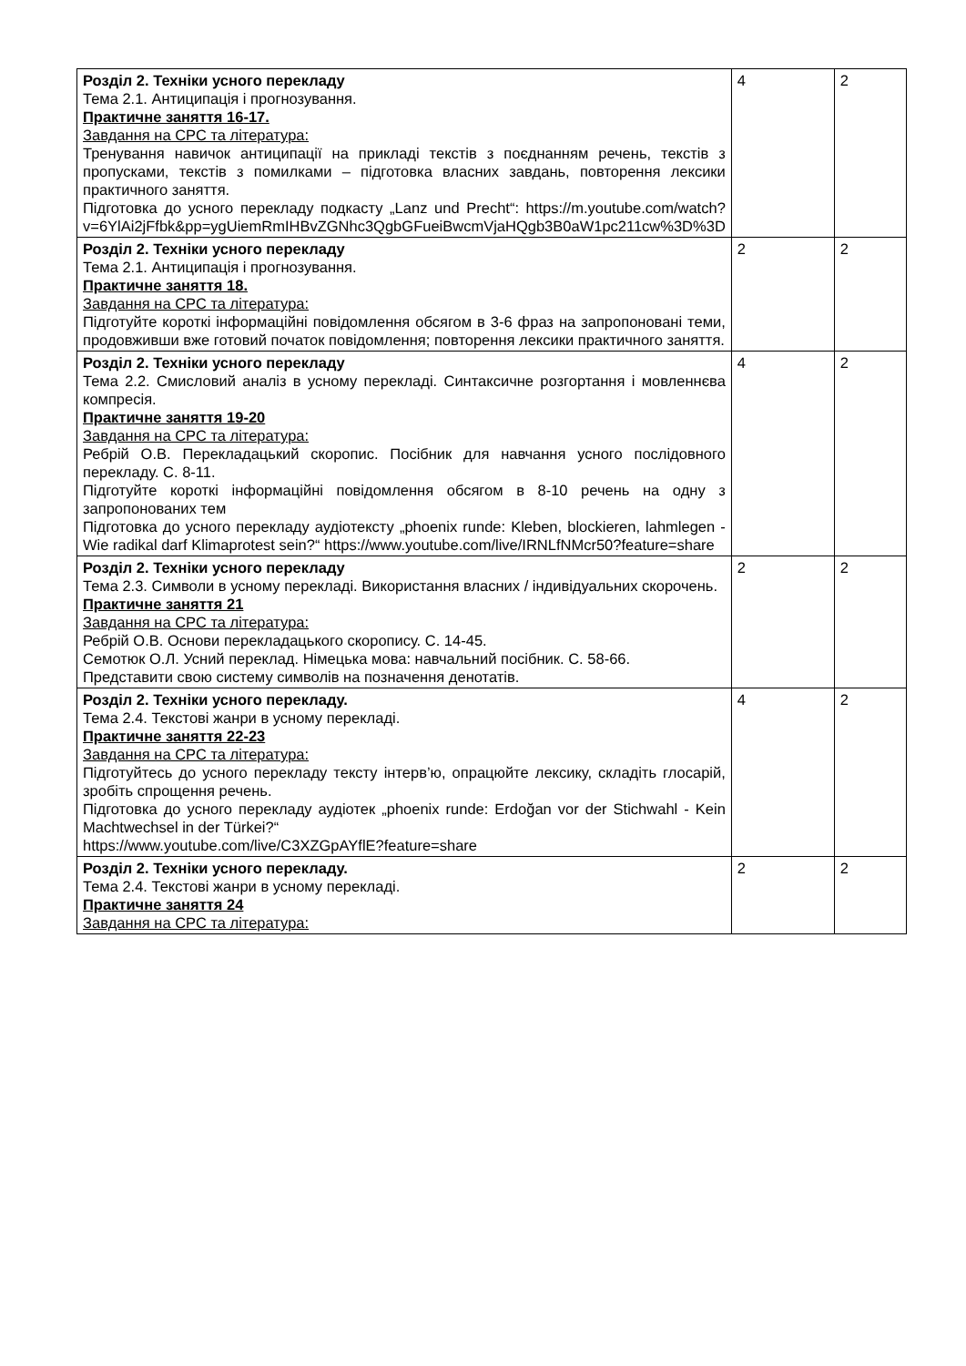| Розділ 2. Техніки усного перекладу Тема 2.1. Антиципація і прогнозування. Практичне заняття 16-17. Завдання на СРС та література: Тренування навичок антиципації на прикладі текстів з поєднанням речень, текстів з пропусками, текстів з помилками – підготовка власних завдань, повторення лексики практичного заняття. Підготовка до усного перекладу подкасту „Lanz und Precht“: https://m.youtube.com/watch?v=6YlAi2jFfbk&pp=ygUiemRmIHBvZGNhc3QgbGFueiBwcmVjaHQgb3B0aW1pc211cw%3D%3D | 4 | 2 |
| Розділ 2. Техніки усного перекладу Тема 2.1. Антиципація і прогнозування. Практичне заняття 18. Завдання на СРС та література: Підготуйте короткі інформаційні повідомлення обсягом в 3-6 фраз на запропоновані теми, продовживши вже готовий початок повідомлення; повторення лексики практичного заняття. | 2 | 2 |
| Розділ 2. Техніки усного перекладу Тема 2.2. Смисловий аналіз в усному перекладі. Синтаксичне розгортання і мовленнєва компресія. Практичне заняття 19-20 Завдання на СРС та література: Ребрій О.В. Перекладацький скоропис. Посібник для навчання усного послідовного перекладу. С. 8-11. Підготуйте короткі інформаційні повідомлення обсягом в 8-10 речень на одну з запропонованих тем Підготовка до усного перекладу аудіотексту „phoenix runde: Kleben, blockieren, lahmlegen - Wie radikal darf Klimaprotest sein?“ https://www.youtube.com/live/IRNLfNMcr50?feature=share | 4 | 2 |
| Розділ 2. Техніки усного перекладу Тема 2.3. Символи в усному перекладі. Використання власних / індивідуальних скорочень. Практичне заняття 21 Завдання на СРС та література: Ребрій О.В. Основи перекладацького скоропису. С. 14-45. Семотюк О.Л. Усний переклад. Німецька мова: навчальний посібник. С. 58-66. Представити свою систему символів на позначення денотатів. | 2 | 2 |
| Розділ 2. Техніки усного перекладу. Тема 2.4. Текстові жанри в усному перекладі. Практичне заняття 22-23 Завдання на СРС та література: Підготуйтесь до усного перекладу тексту інтерв’ю, опрацюйте лексику, складіть глосарій, зробіть спрощення речень. Підготовка до усного перекладу аудіотек „phoenix runde: Erdoğan vor der Stichwahl - Kein Machtwechsel in der Türkei?“ https://www.youtube.com/live/C3XZGpAYflE?feature=share | 4 | 2 |
| Розділ 2. Техніки усного перекладу. Тема 2.4. Текстові жанри в усному перекладі. Практичне заняття 24 Завдання на СРС та література: | 2 | 2 |